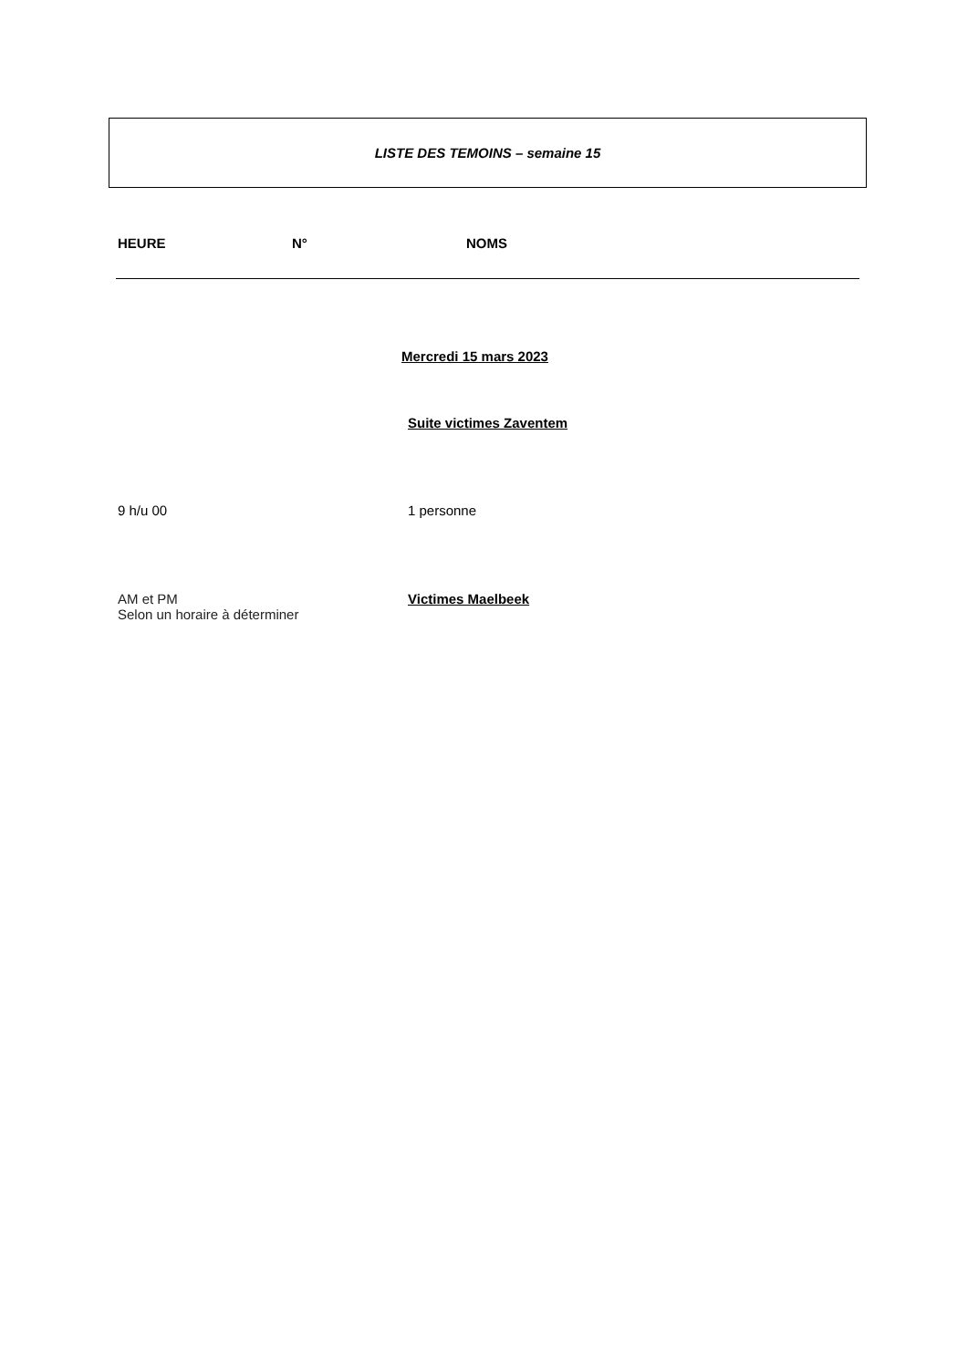LISTE DES TEMOINS – semaine 15
HEURE N° NOMS
Mercredi 15 mars 2023
Suite victimes Zaventem
9 h/u 00 1 personne
AM et PM
Selon un horaire à déterminer
Victimes Maelbeek